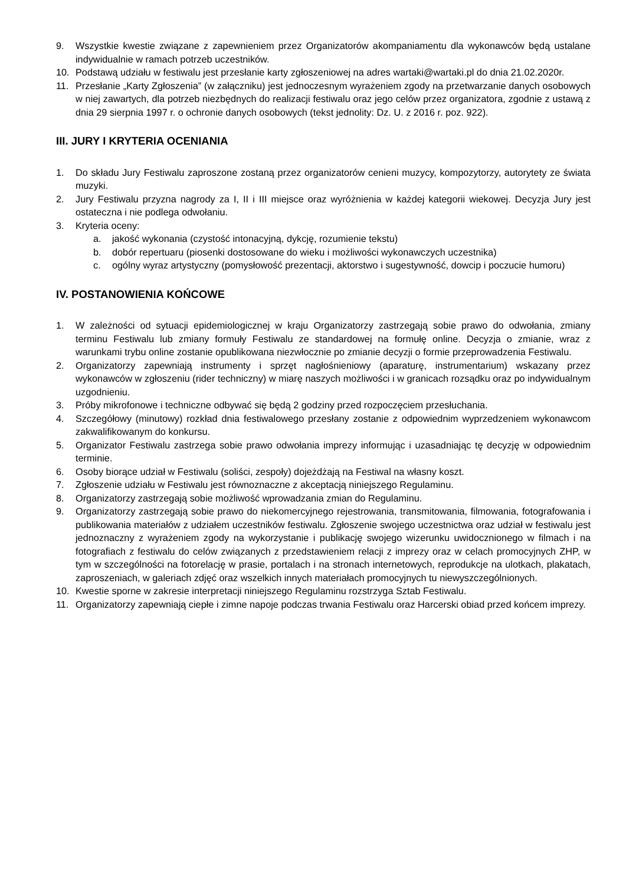9. Wszystkie kwestie związane z zapewnieniem przez Organizatorów akompaniamentu dla wykonawców będą ustalane indywidualnie w ramach potrzeb uczestników.
10. Podstawą udziału w festiwalu jest przesłanie karty zgłoszeniowej na adres wartaki@wartaki.pl do dnia 21.02.2020r.
11. Przesłanie „Karty Zgłoszenia” (w załączniku) jest jednoczesnym wyrażeniem zgody na przetwarzanie danych osobowych w niej zawartych, dla potrzeb niezbędnych do realizacji festiwalu oraz jego celów przez organizatora, zgodnie z ustawą z dnia 29 sierpnia 1997 r. o ochronie danych osobowych (tekst jednolity: Dz. U. z 2016 r. poz. 922).
III. JURY I KRYTERIA OCENIANIA
1. Do składu Jury Festiwalu zaproszone zostaną przez organizatorów cenieni muzycy, kompozytorzy, autorytety ze świata muzyki.
2. Jury Festiwalu przyzna nagrody za I, II i III miejsce oraz wyróżnienia w każdej kategorii wiekowej. Decyzja Jury jest ostateczna i nie podlega odwołaniu.
3. Kryteria oceny:
a. jakość wykonania (czystość intonacyjną, dykcję, rozumienie tekstu)
b. dobór repertuaru (piosenki dostosowane do wieku i możliwości wykonawczych uczestnika)
c. ogólny wyraz artystyczny (pomysłowość prezentacji, aktorstwo i sugestywność, dowcip i poczucie humoru)
IV. POSTANOWIENIA KOŃCOWE
1. W zależności od sytuacji epidemiologicznej w kraju Organizatorzy zastrzegają sobie prawo do odwołania, zmiany terminu Festiwalu lub zmiany formuły Festiwalu ze standardowej na formułę online. Decyzja o zmianie, wraz z warunkami trybu online zostanie opublikowana niezwłocznie po zmianie decyzji o formie przeprowadzenia Festiwalu.
2. Organizatorzy zapewniają instrumenty i sprzęt nagłośnieniowy (aparaturę, instrumentarium) wskazany przez wykonawców w zgłoszeniu (rider techniczny) w miarę naszych możliwości i w granicach rozsądku oraz po indywidualnym uzgodnieniu.
3. Próby mikrofonowe i techniczne odbywać się będą 2 godziny przed rozpoczęciem przesłuchania.
4. Szczegółowy (minutowy) rozkład dnia festiwalowego przesłany zostanie z odpowiednim wyprzedzeniem wykonawcom zakwalifikowanym do konkursu.
5. Organizator Festiwalu zastrzega sobie prawo odwołania imprezy informując i uzasadniając tę decyzję w odpowiednim terminie.
6. Osoby biorące udział w Festiwalu (soliści, zespoły) dojeżdżają na Festiwal na własny koszt.
7. Zgłoszenie udziału w Festiwalu jest równoznaczne z akceptacją niniejszego Regulaminu.
8. Organizatorzy zastrzegają sobie możliwość wprowadzania zmian do Regulaminu.
9. Organizatorzy zastrzegają sobie prawo do niekomercyjnego rejestrowania, transmitowania, filmowania, fotografowania i publikowania materiałów z udziałem uczestników festiwalu. Zgłoszenie swojego uczestnictwa oraz udział w festiwalu jest jednoznaczny z wyrażeniem zgody na wykorzystanie i publikację swojego wizerunku uwidocznionego w filmach i na fotografiach z festiwalu do celów związanych z przedstawieniem relacji z imprezy oraz w celach promocyjnych ZHP, w tym w szczególności na fotorelację w prasie, portalach i na stronach internetowych, reprodukcje na ulotkach, plakatach, zaproszeniach, w galeriach zdjęć oraz wszelkich innych materiałach promocyjnych tu niewyszczególnionych.
10. Kwestie sporne w zakresie interpretacji niniejszego Regulaminu rozstrzyga Sztab Festiwalu.
11. Organizatorzy zapewniają ciepłe i zimne napoje podczas trwania Festiwalu oraz Harcerski obiad przed końcem imprezy.